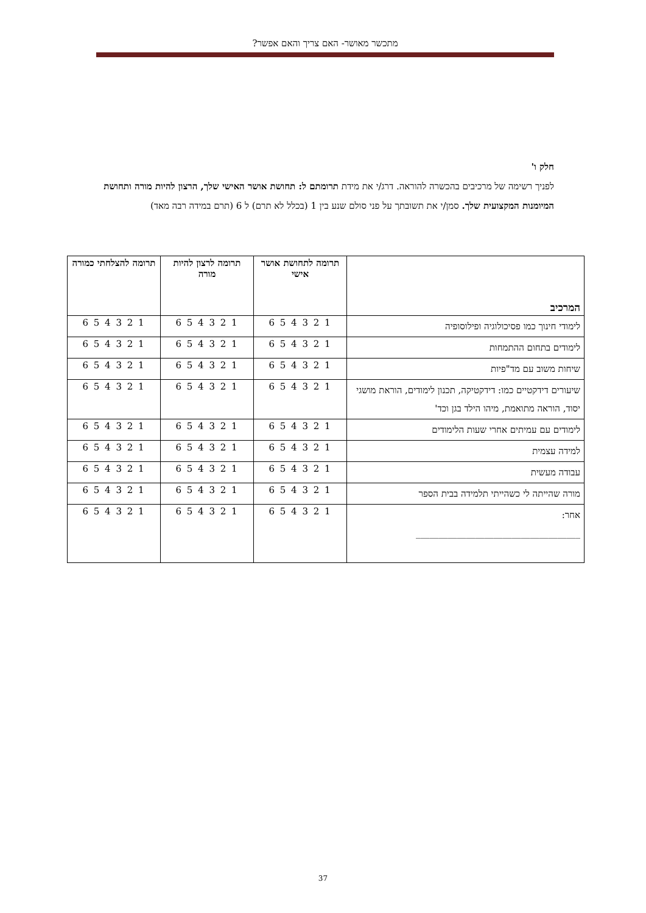מתכשר מאושר- האם צריך והאם אפשר?
חלק ו'
לפניך רשימה של מרכיבים בהכשרה להוראה. דרג/י את מידת תרומתם ל: תחושת אושר האישי שלך, הרצון להיות מורה ותחושת המיומנות המקצועית שלך. סמן/י את תשובתך על פני סולם שנע בין 1 (בכלל לא תרם) ל 6 (תרם במידה רבה מאד)
| המרכיב | תרומה לתחושת אושר אישי | תרומה לרצון להיות מורה | תרומה להצלחתי כמורה |
| --- | --- | --- | --- |
| לימודי חינוך כמו פסיכולוגיה ופילוסופיה | 1 2 3 4 5 6 | 1 2 3 4 5 6 | 1 2 3 4 5 6 |
| לימודים בתחום ההתמחות | 1 2 3 4 5 6 | 1 2 3 4 5 6 | 1 2 3 4 5 6 |
| שיחות משוב עם מד"פיות | 1 2 3 4 5 6 | 1 2 3 4 5 6 | 1 2 3 4 5 6 |
| שיעורים דידקטיים כמו: דידקטיקה, תכנון לימודים, הוראת מושגי יסוד, הוראה מתואמת, מיהו הילד בגן וכד' | 1 2 3 4 5 6 | 1 2 3 4 5 6 | 1 2 3 4 5 6 |
| לימודים עם עמיתים אחרי שעות הלימודים | 1 2 3 4 5 6 | 1 2 3 4 5 6 | 1 2 3 4 5 6 |
| למידה עצמית | 1 2 3 4 5 6 | 1 2 3 4 5 6 | 1 2 3 4 5 6 |
| עבודה מעשית | 1 2 3 4 5 6 | 1 2 3 4 5 6 | 1 2 3 4 5 6 |
| מורה שהייתה לי כשהייתי תלמידה בבית הספר | 1 2 3 4 5 6 | 1 2 3 4 5 6 | 1 2 3 4 5 6 |
| אחר: ____________________________________ | 1 2 3 4 5 6 | 1 2 3 4 5 6 | 1 2 3 4 5 6 |
37